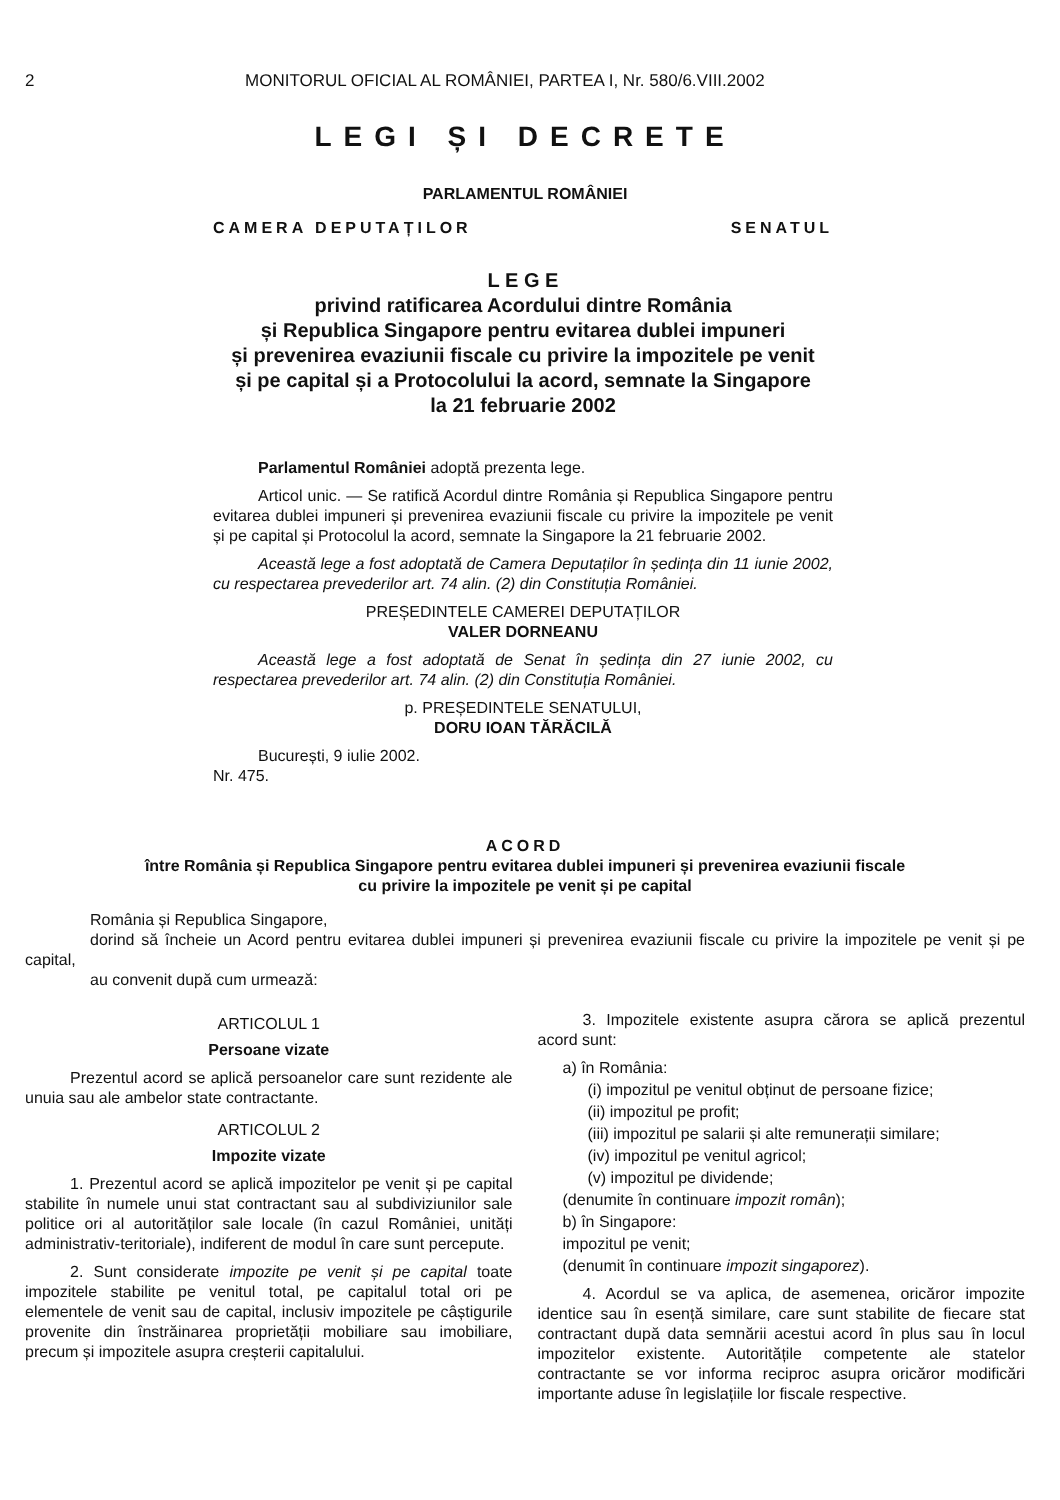2 MONITORUL OFICIAL AL ROMÂNIEI, PARTEA I, Nr. 580/6.VIII.2002
LEGI ȘI DECRETE
PARLAMENTUL ROMÂNIEI
CAMERA DEPUTAȚILOR SENATUL
L E G E
privind ratificarea Acordului dintre România
și Republica Singapore pentru evitarea dublei impuneri
și prevenirea evaziunii fiscale cu privire la impozitele pe venit
și pe capital și a Protocolului la acord, semnate la Singapore
la 21 februarie 2002
Parlamentul României adoptă prezenta lege.
Articol unic. — Se ratifică Acordul dintre România și Republica Singapore pentru evitarea dublei impuneri și prevenirea evaziunii fiscale cu privire la impozitele pe venit și pe capital și Protocolul la acord, semnate la Singapore la 21 februarie 2002.
Această lege a fost adoptată de Camera Deputaților în ședința din 11 iunie 2002, cu respectarea prevederilor art. 74 alin. (2) din Constituția României.
PREȘEDINTELE CAMEREI DEPUTAȚILOR
VALER DORNEANU
Această lege a fost adoptată de Senat în ședința din 27 iunie 2002, cu respectarea prevederilor art. 74 alin. (2) din Constituția României.
p. PREȘEDINTELE SENATULUI,
DORU IOAN TĂRĂCILĂ
București, 9 iulie 2002.
Nr. 475.
ACORD
între România și Republica Singapore pentru evitarea dublei impuneri și prevenirea evaziunii fiscale
cu privire la impozitele pe venit și pe capital
România și Republica Singapore,
dorind să încheie un Acord pentru evitarea dublei impuneri și prevenirea evaziunii fiscale cu privire la impozitele pe venit și pe capital,
au convenit după cum urmează:
ARTICOLUL 1
Persoane vizate
Prezentul acord se aplică persoanelor care sunt rezidente ale unuia sau ale ambelor state contractante.
ARTICOLUL 2
Impozite vizate
1. Prezentul acord se aplică impozitelor pe venit și pe capital stabilite în numele unui stat contractant sau al subdiviziunilor sale politice ori al autorităților sale locale (în cazul României, unități administrativ-teritoriale), indiferent de modul în care sunt percepute.
2. Sunt considerate impozite pe venit și pe capital toate impozitele stabilite pe venitul total, pe capitalul total ori pe elementele de venit sau de capital, inclusiv impozitele pe câștigurile provenite din înstrăinarea proprietății mobiliare sau imobiliare, precum și impozitele asupra creșterii capitalului.
3. Impozitele existente asupra cărora se aplică prezentul acord sunt:
a) în România:
(i) impozitul pe venitul obținut de persoane fizice;
(ii) impozitul pe profit;
(iii) impozitul pe salarii și alte remunerații similare;
(iv) impozitul pe venitul agricol;
(v) impozitul pe dividende;
(denumite în continuare impozit român);
b) în Singapore:
impozitul pe venit;
(denumit în continuare impozit singaporez).
4. Acordul se va aplica, de asemenea, oricăror impozite identice sau în esență similare, care sunt stabilite de fiecare stat contractant după data semnării acestui acord în plus sau în locul impozitelor existente. Autoritățile competente ale statelor contractante se vor informa reciproc asupra oricăror modificări importante aduse în legislațiile lor fiscale respective.